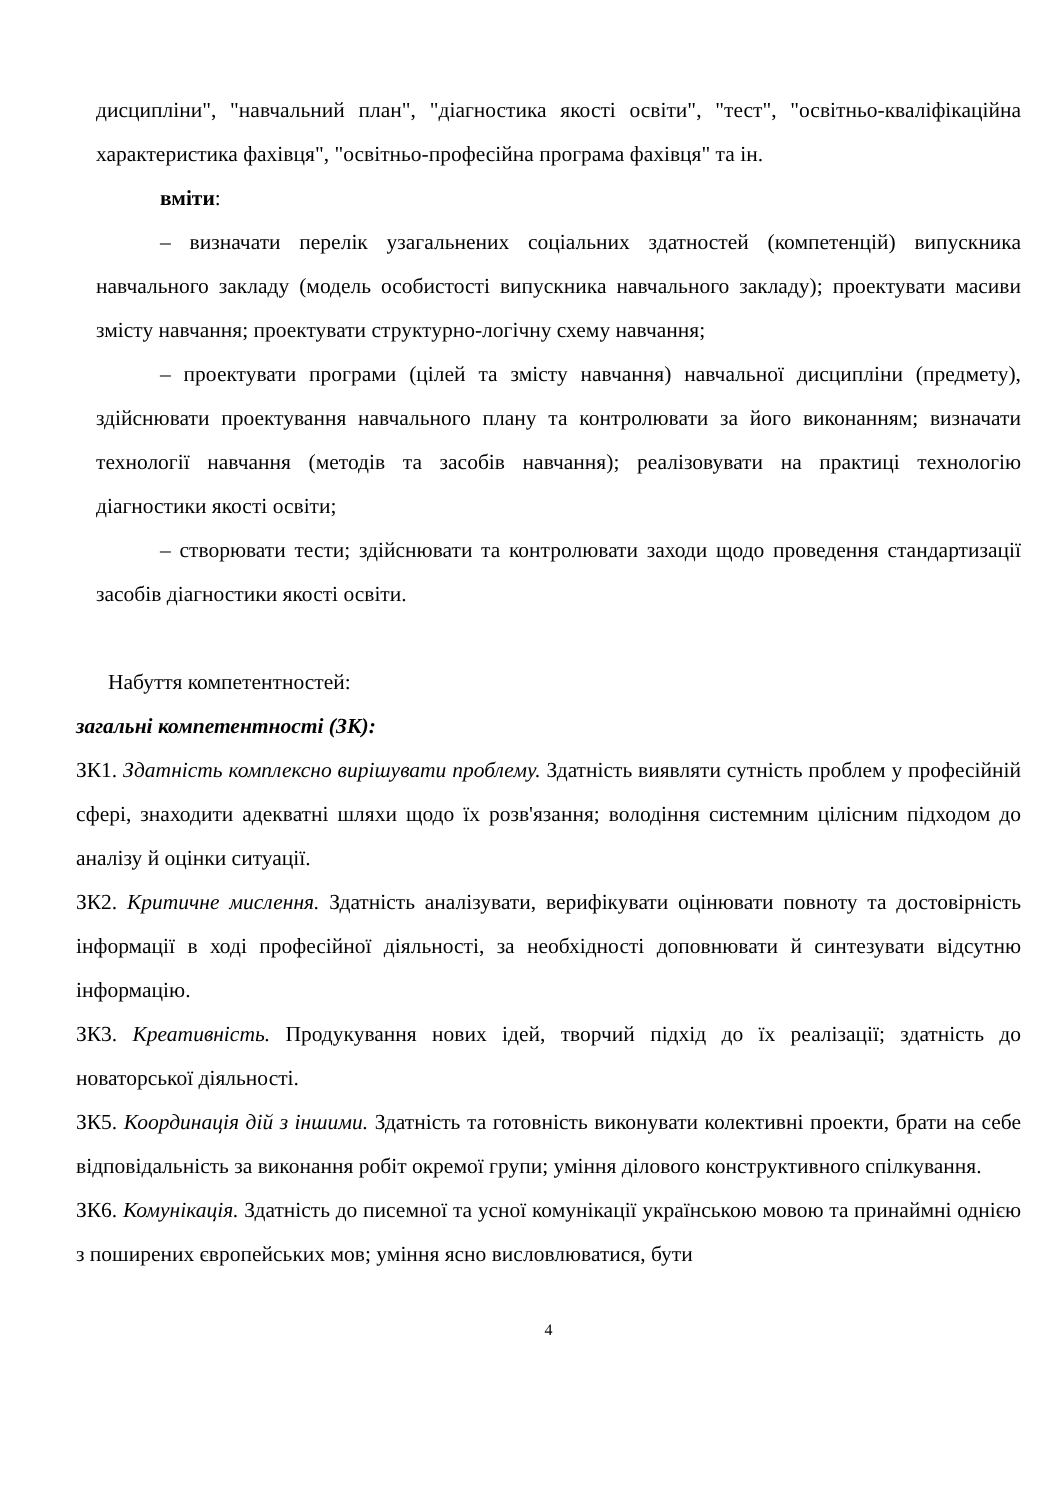дисципліни", "навчальний план", "діагностика якості освіти", "тест", "освітньо-кваліфікаційна характеристика фахівця", "освітньо-професійна програма фахівця" та ін.
вміти:
– визначати перелік узагальнених соціальних здатностей (компетенцій) випускника навчального закладу (модель особистості випускника навчального закладу); проектувати масиви змісту навчання; проектувати структурно-логічну схему навчання;
– проектувати програми (цілей та змісту навчання) навчальної дисципліни (предмету), здійснювати проектування навчального плану та контролювати за його виконанням; визначати технології навчання (методів та засобів навчання); реалізовувати на практиці технологію діагностики якості освіти;
– створювати тести; здійснювати та контролювати заходи щодо проведення стандартизації засобів діагностики якості освіти.
Набуття компетентностей:
загальні компетентності (ЗК):
ЗК1. Здатність комплексно вирішувати проблему. Здатність виявляти сутність проблем у професійній сфері, знаходити адекватні шляхи щодо їх розв'язання; володіння системним цілісним підходом до аналізу й оцінки ситуації.
ЗК2. Критичне мислення. Здатність аналізувати, верифікувати оцінювати повноту та достовірність інформації в ході професійної діяльності, за необхідності доповнювати й синтезувати відсутню інформацію.
ЗК3. Креативність. Продукування нових ідей, творчий підхід до їх реалізації; здатність до новаторської діяльності.
ЗК5. Координація дій з іншими. Здатність та готовність виконувати колективні проекти, брати на себе відповідальність за виконання робіт окремої групи; уміння ділового конструктивного спілкування.
ЗК6. Комунікація. Здатність до писемної та усної комунікації українською мовою та принаймні однією з поширених європейських мов; уміння ясно висловлюватися, бути
4